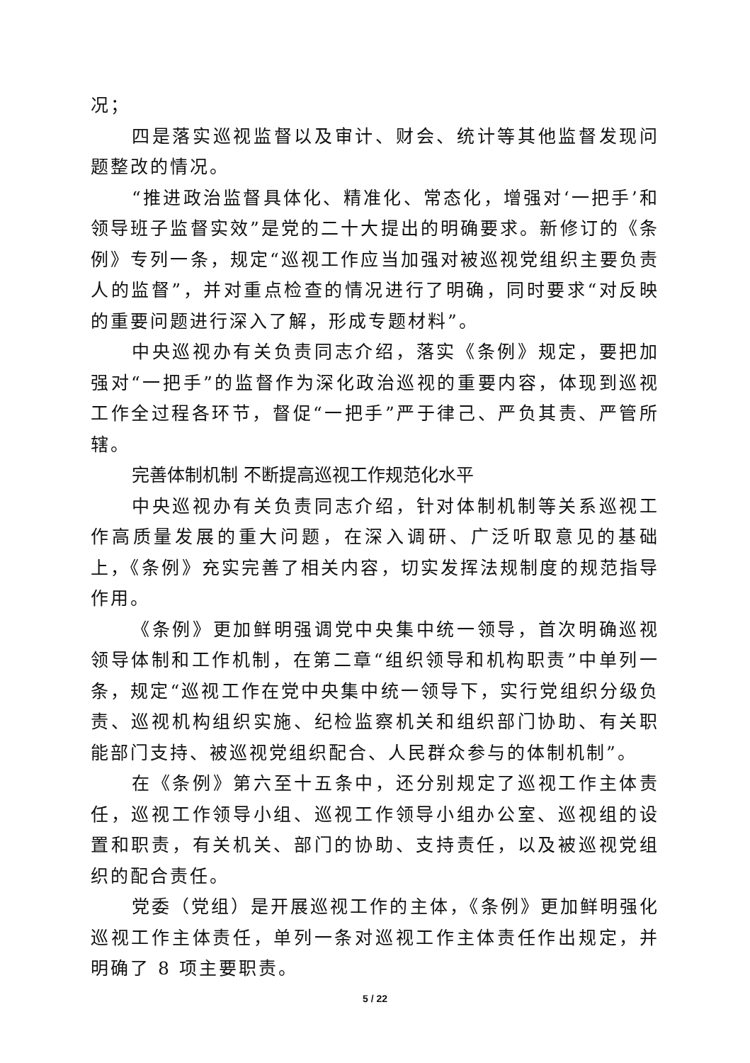况；
四是落实巡视监督以及审计、财会、统计等其他监督发现问题整改的情况。
“推进政治监督具体化、精准化、常态化，增强对‘一把手’和领导班子监督实效”是党的二十大提出的明确要求。新修订的《条例》专列一条，规定“巡视工作应当加强对被巡视党组织主要负责人的监督”，并对重点检查的情况进行了明确，同时要求“对反映的重要问题进行深入了解，形成专题材料”。
中央巡视办有关负责同志介绍，落实《条例》规定，要把加强对“一把手”的监督作为深化政治巡视的重要内容，体现到巡视工作全过程各环节，督促“一把手”严于律己、严负其责、严管所辖。
完善体制机制 不断提高巡视工作规范化水平
中央巡视办有关负责同志介绍，针对体制机制等关系巡视工作高质量发展的重大问题，在深入调研、广泛听取意见的基础上，《条例》充实完善了相关内容，切实发挥法规制度的规范指导作用。
《条例》更加鲜明强调党中央集中统一领导，首次明确巡视领导体制和工作机制，在第二章“组织领导和机构职责”中单列一条，规定“巡视工作在党中央集中统一领导下，实行党组织分级负责、巡视机构组织实施、纪检监察机关和组织部门协助、有关职能部门支持、被巡视党组织配合、人民群众参与的体制机制”。
在《条例》第六至十五条中，还分别规定了巡视工作主体责任，巡视工作领导小组、巡视工作领导小组办公室、巡视组的设置和职责，有关机关、部门的协助、支持责任，以及被巡视党组织的配合责任。
党委（党组）是开展巡视工作的主体，《条例》更加鲜明强化巡视工作主体责任，单列一条对巡视工作主体责任作出规定，并明确了 8 项主要职责。
5 / 22